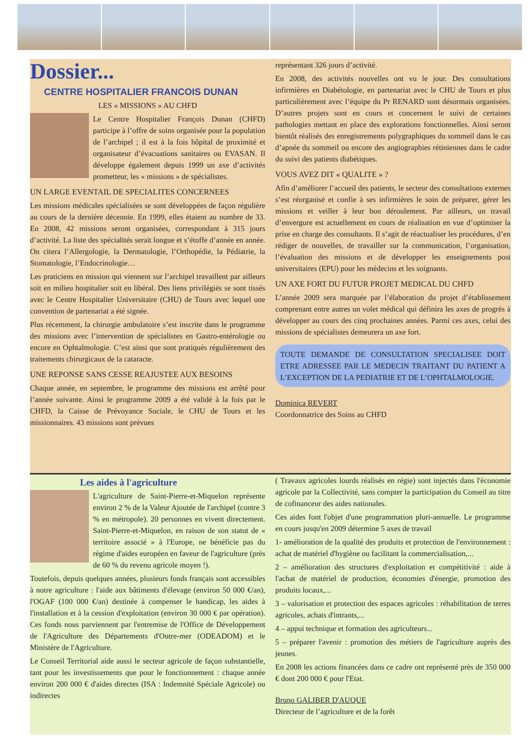Dossier...
CENTRE HOSPITALIER FRANCOIS DUNAN
LES « MISSIONS » AU CHFD
Le Centre Hospitalier François Dunan (CHFD) participe à l’offre de soins organisée pour la population de l’archipel ; il est à la fois hôpital de proximité et organisateur d’évacuations sanitaires ou EVASAN. Il développe également depuis 1999 un axe d’activités prometteur, les « missions » de spécialistes.
UN LARGE EVENTAIL DE SPECIALITES CONCERNEES
Les missions médicales spécialisées se sont développées de façon régulière au cours de la dernière décennie. En 1999, elles étaient au nombre de 33. En 2008, 42 missions seront organisées, correspondant à 315 jours d’activité. La liste des spécialités serait longue et s’étoffe d’année en année. On citera l’Allergologie, la Dermatologie, l’Orthopédie, la Pédiatrie, la Stomatologie, l’Endocrinologie…
Les praticiens en mission qui viennent sur l’archipel travaillent par ailleurs soit en milieu hospitalier soit en libéral. Des liens privilégiés se sont tissés avec le Centre Hospitalier Universitaire (CHU) de Tours avec lequel une convention de partenariat a été signée.
Plus récemment, la chirurgie ambulatoire s’est inscrite dans le programme des missions avec l’intervention de spécialistes en Gastro-entérologie ou encore en Ophtalmologie. C’est ainsi que sont pratiqués régulièrement des traitements chirurgicaux de la cataracte.
UNE REPONSE SANS CESSE REAJUSTEE AUX BESOINS
Chaque année, en septembre, le programme des missions est arrêté pour l’année suivante. Ainsi le programme 2009 a été validé à la fois par le CHFD, la Caisse de Prévoyance Sociale, le CHU de Tours et les missionnaires. 43 missions sont prévues
représentant 326 jours d’activité.
En 2008, des activités nouvelles ont vu le jour. Des consultations infirmières en Diabétologie, en partenariat avec le CHU de Tours et plus particulièrement avec l’équipe du Pr RENARD sont désormais organisées. D’autres projets sont en cours et concernent le suivi de certaines pathologies mettant en place des explorations fonctionnelles. Ainsi seront bientôt réalisés des enregistrements polygraphiques du sommeil dans le cas d’apnée du sommeil ou encore des angiographies rétiniennes dans le cadre du suivi des patients diabétiques.
VOUS AVEZ DIT « QUALITE » ?
Afin d’améliorer l’accueil des patients, le secteur des consultations externes s’est réorganisé et confie à ses infirmières le soin de préparer, gérer les missions et veiller à leur bon déroulement. Par ailleurs, un travail d’envergure est actuellement en cours de réalisation en vue d’optimiser la prise en charge des consultants. Il s’agit de réactualiser les procédures, d’en rédiger de nouvelles, de travailler sur la communication, l’organisation, l’évaluation des missions et de développer les enseignements post universitaires (EPU) pour les médecins et les soignants.
UN AXE FORT DU FUTUR PROJET MEDICAL DU CHFD
L’année 2009 sera marquée par l’élaboration du projet d’établissement comprenant entre autres un volet médical qui définira les axes de progrès à développer au cours des cinq prochaines années. Parmi ces axes, celui des missions de spécialistes demeurera un axe fort.
TOUTE DEMANDE DE CONSULTATION SPECIALISEE DOIT ETRE ADRESSEE PAR LE MEDECIN TRAITANT DU PATIENT A L’EXCEPTION DE LA PEDIATRIE ET DE L’OPHTALMOLOGIE.
Dominica REVERT
Coordonnatrice des Soins au CHFD
Les aides à l'agriculture
L'agriculture de Saint-Pierre-et-Miquelon représente environ 2 % de la Valeur Ajoutée de l'archipel (contre 3 % en métropole). 20 personnes en vivent directement. Saint-Pierre-et-Miquelon, en raison de son statut de « territoire associé » à l'Europe, ne bénéficie pas du régime d'aides européen en faveur de l'agriculture (près de 60 % du revenu agricole moyen !).
Toutefois, depuis quelques années, plusieurs fonds français sont accessibles à notre agriculture : l'aide aux bâtiments d'élevage (environ 50 000 €/an), l'OGAF (100 000 €/an) destinée à compenser le handicap, les aides à l'installation et à la cession d'exploitation (environ 30 000 € par opération). Ces fonds nous parviennent par l'entremise de l'Office de Développement de l'Agriculture des Départements d'Outre-mer (ODEADOM) et le Ministère de l'Agriculture.
Le Conseil Territorial aide aussi le secteur agricole de façon substantielle, tant pour les investissements que pour le fonctionnement : chaque année environ 200 000 € d'aides directes (ISA : Indemnité Spéciale Agricole) ou indirectes
( Travaux agricoles lourds réalisés en régie) sont injectés dans l'économie agricole par la Collectivité, sans compter la participation du Conseil au titre de cofinanceur des aides nationales.
Ces aides font l'objet d'une programmation pluri-annuelle. Le programme en cours jusqu'en 2009 détermine 5 axes de travail
1- amélioration de la qualité des produits et protection de l'environnement : achat de matériel d'hygiène ou facilitant la commercialisation,...
2 – amélioration des structures d'exploitation et compétitivité : aide à l'achat de matériel de production, économies d'énergie, promotion des produits locaux,...
3 – valorisation et protection des espaces agricoles : réhabilitation de terres agricoles, achats d'intrants,...
4 – appui technique et formation des agriculteurs...
5 – préparer l'avenir : promotion des métiers de l'agriculture auprès des jeunes.
En 2008 les actions financées dans ce cadre ont représenté près de 350 000 € dont 200 000 € pour l'Etat.
Bruno GALIBER D'AUQUE
Directeur de l’agriculture et de la forêt